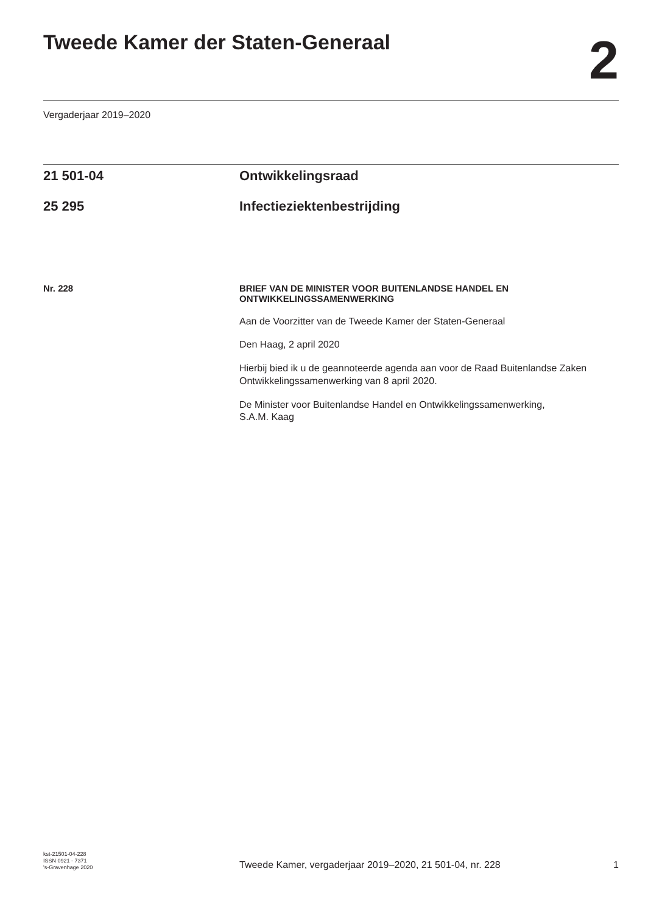Tweede Kamer der Staten-Generaal
2
Vergaderjaar 2019–2020
21 501-04 Ontwikkelingsraad
25 295 Infectieziektenbestrijding
Nr. 228
BRIEF VAN DE MINISTER VOOR BUITENLANDSE HANDEL EN ONTWIKKELINGSSAMENWERKING
Aan de Voorzitter van de Tweede Kamer der Staten-Generaal
Den Haag, 2 april 2020
Hierbij bied ik u de geannoteerde agenda aan voor de Raad Buitenlandse Zaken Ontwikkelingssamenwerking van 8 april 2020.
De Minister voor Buitenlandse Handel en Ontwikkelingssamenwerking,
S.A.M. Kaag
kst-21501-04-228
ISSN 0921 - 7371
's-Gravenhage 2020
Tweede Kamer, vergaderjaar 2019–2020, 21 501-04, nr. 228
1